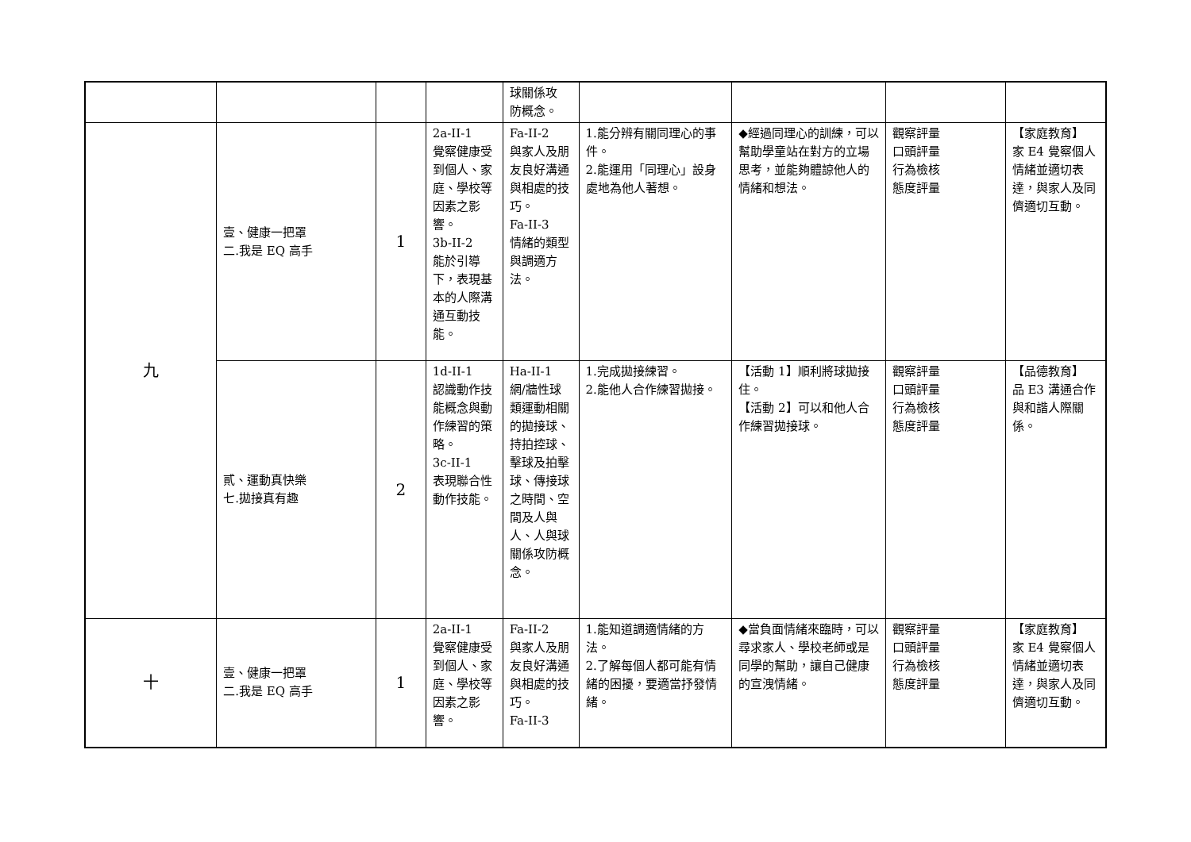| | | | | 球關係攻 防概念。 | | | | |
| 九 | 壹、健康一把罩 二.我是 EQ 高手 | 1 | 2a-II-1 覺察健康受到個人、家庭、學校等因素之影響。 3b-II-2 能於引導下，表現基本的人際溝通互動技能。 | Fa-II-2 與家人及朋友良好溝通與相處的技巧。 Fa-II-3 情緒的類型與調適方法。 | 1.能分辨有關同理心的事件。 2.能運用「同理心」設身處地為他人著想。 | ◆經過同理心的訓練，可以幫助學童站在對方的立場思考，並能夠體諒他人的情緒和想法。 | 觀察評量 口頭評量 行為檢核 態度評量 | 【家庭教育】 家 E4 覺察個人情緒並適切表達，與家人及同儕適切互動。 |
| | 貳、運動真快樂 七.拋接真有趣 | 2 | 1d-II-1 認識動作技能概念與動作練習的策略。 3c-II-1 表現聯合性動作技能。 | Ha-II-1 網/牆性球類運動相關的拋接球、持拍控球、擊球及拍擊球、傳接球之時間、空間及人與人、人與球關係攻防概念。 | 1.完成拋接練習。 2.能他人合作練習拋接。 | 【活動 1】順利將球拋接住。 【活動 2】可以和他人合作練習拋接球。 | 觀察評量 口頭評量 行為檢核 態度評量 | 【品德教育】 品 E3 溝通合作與和諧人際關係。 |
| 十 | 壹、健康一把罩 二.我是 EQ 高手 | 1 | 2a-II-1 覺察健康受到個人、家庭、學校等因素之影響。 | Fa-II-2 與家人及朋友良好溝通與相處的技巧。 Fa-II-3 | 1.能知道調適情緒的方法。 2.了解每個人都可能有情緒的困擾，要適當抒發情緒。 | ◆當負面情緒來臨時，可以尋求家人、學校老師或是同學的幫助，讓自己健康的宣洩情緒。 | 觀察評量 口頭評量 行為檢核 態度評量 | 【家庭教育】 家 E4 覺察個人情緒並適切表達，與家人及同儕適切互動。 |